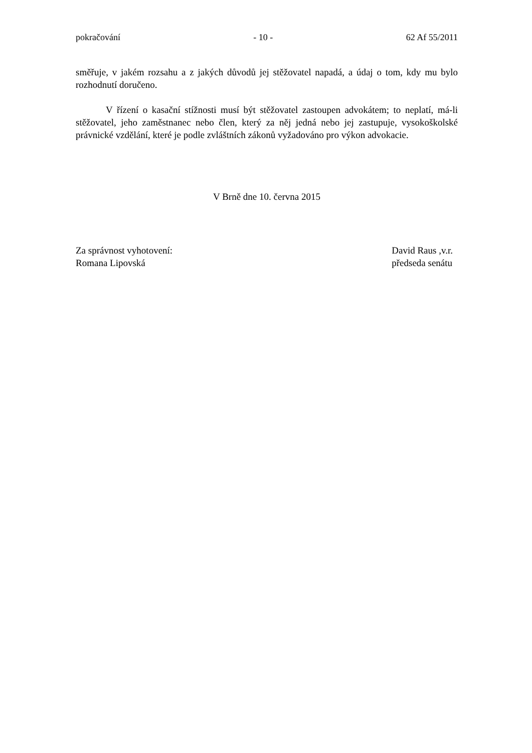pokračování - 10 - 62 Af 55/2011
směřuje, v jakém rozsahu a z jakých důvodů jej stěžovatel napadá, a údaj o tom, kdy mu bylo rozhodnutí doručeno.
V řízení o kasační stížnosti musí být stěžovatel zastoupen advokátem; to neplatí, má-li stěžovatel, jeho zaměstnanec nebo člen, který za něj jedná nebo jej zastupuje, vysokoškolské právnické vzdělání, které je podle zvláštních zákonů vyžadováno pro výkon advokacie.
V Brně dne 10. června 2015
Za správnost vyhotovení:
Romana Lipovská
David Raus ,v.r.
předseda senátu